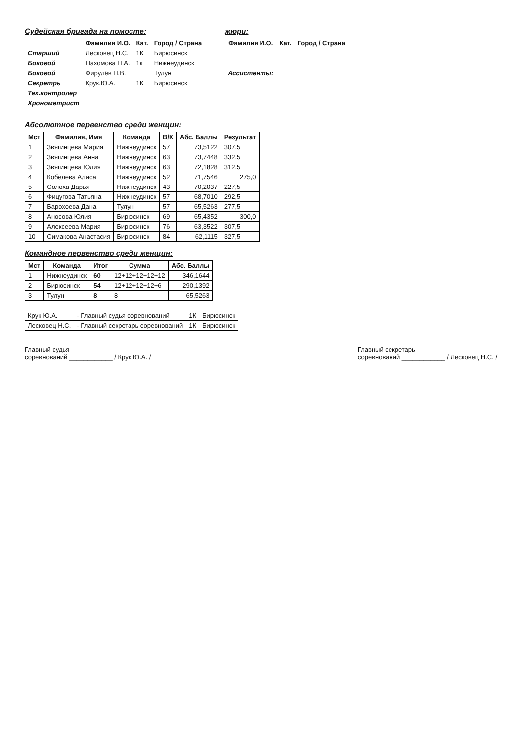Судейская бригада на помосте:
| | Фамилия И.О. | Кат. | Город / Страна |
| --- | --- | --- | --- |
| Старший | Лесковец Н.С. | 1К | Бирюсинск |
| Боковой | Пахомова П.А. | 1к | Нижнеудинск |
| Боковой | Фирулёв П.В. | | Тулун |
| Секретрь | Крук.Ю.А. | 1К | Бирюсинск |
| Тех.контролер | | | |
| Хронометрист | | | |
жюри:
| Фамилия И.О. | Кат. | Город / Страна |
| --- | --- | --- |
| Ассистенты: | | |
Абсолютное первенство среди женщин:
| Мст | Фамилия, Имя | Команда | В/К | Абс. Баллы | Результат |
| --- | --- | --- | --- | --- | --- |
| 1 | Звягинцева Мария | Нижнеудинск | 57 | 73,5122 | 307,5 |
| 2 | Звягинцева Анна | Нижнеудинск | 63 | 73,7448 | 332,5 |
| 3 | Звягинцева Юлия | Нижнеудинск | 63 | 72,1828 | 312,5 |
| 4 | Кобелева Алиса | Нижнеудинск | 52 | 71,7546 | 275,0 |
| 5 | Солоха Дарья | Нижнеудинск | 43 | 70,2037 | 227,5 |
| 6 | Фицугова Татьяна | Нижнеудинск | 57 | 68,7010 | 292,5 |
| 7 | Барохоева Дана | Тулун | 57 | 65,5263 | 277,5 |
| 8 | Аносова Юлия | Бирюсинск | 69 | 65,4352 | 300,0 |
| 9 | Алексеева Мария | Бирюсинск | 76 | 63,3522 | 307,5 |
| 10 | Симакова Анастасия | Бирюсинск | 84 | 62,1115 | 327,5 |
Командное первенство среди женщин:
| Мст | Команда | Итог | Сумма | Абс. Баллы |
| --- | --- | --- | --- | --- |
| 1 | Нижнеудинск | 60 | 12+12+12+12+12 | 346,1644 |
| 2 | Бирюсинск | 54 | 12+12+12+12+6 | 290,1392 |
| 3 | Тулун | 8 | 8 | 65,5263 |
| Крук Ю.А. | - Главный судья соревнований | 1К | Бирюсинск |
| Лесковец Н.С. | - Главный секретарь соревнований | 1К | Бирюсинск |
Главный судья
соревнований ____________ / Крук Ю.А. /
Главный секретарь
соревнований ____________ / Лесковец Н.С. /